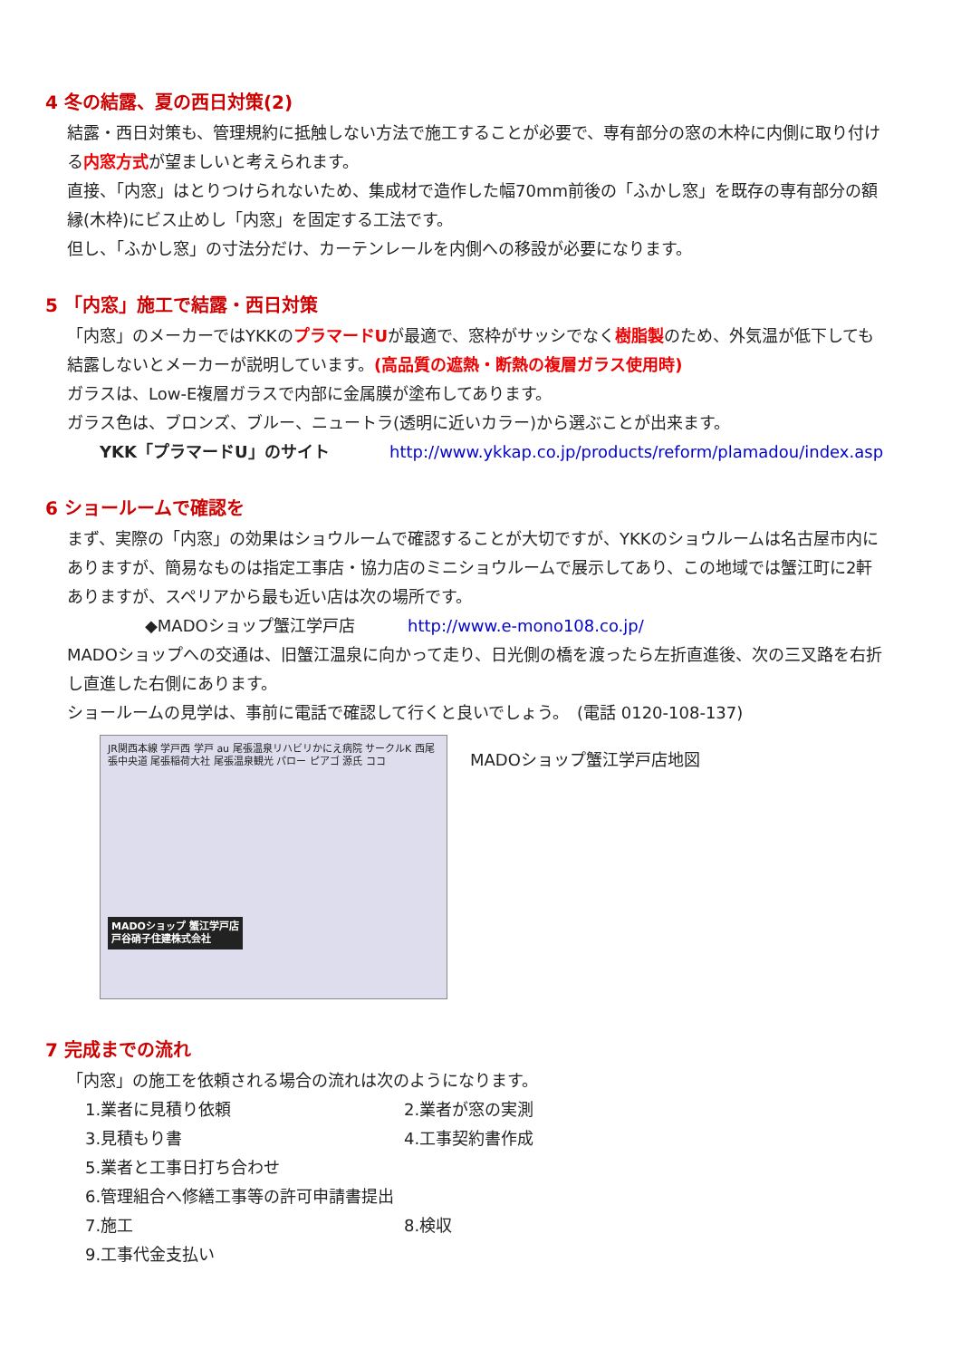4 冬の結露、夏の西日対策(2)
結露・西日対策も、管理規約に抵触しない方法で施工することが必要で、専有部分の窓の木枠に内側に取り付ける内窓方式が望ましいと考えられます。
直接、「内窓」はとりつけられないため、集成材で造作した幅70mm前後の「ふかし窓」を既存の専有部分の額縁(木枠)にビス止めし「内窓」を固定する工法です。
但し、「ふかし窓」の寸法分だけ、カーテンレールを内側への移設が必要になります。
5 「内窓」施工で結露・西日対策
「内窓」のメーカーではYKKのプラマードUが最適で、窓枠がサッシでなく樹脂製のため、外気温が低下しても結露しないとメーカーが説明しています。(高品質の遮熱・断熱の複層ガラス使用時)
ガラスは、Low-E複層ガラスで内部に金属膜が塗布してあります。
ガラス色は、ブロンズ、ブルー、ニュートラ(透明に近いカラー)から選ぶことが出来ます。
YKK「プラマードU」のサイト http://www.ykkap.co.jp/products/reform/plamadou/index.asp
6 ショールームで確認を
まず、実際の「内窓」の効果はショウルームで確認することが大切ですが、YKKのショウルームは名古屋市内にありますが、簡易なものは指定工事店・協力店のミニショウルームで展示してあり、この地域では蟹江町に2軒ありますが、スペリアから最も近い店は次の場所です。
◆MADOショップ蟹江学戸店 http://www.e-mono108.co.jp/
MADOショップへの交通は、旧蟹江温泉に向かって走り、日光側の橋を渡ったら左折直進後、次の三叉路を右折し直進した右側にあります。
ショールームの見学は、事前に電話で確認して行くと良いでしょう。　(電話 0120-108-137)
JR関西本線 学戸西 学戸 au 尾張温泉リハビリかにえ病院 サークルK 西尾張中央道 尾張稲荷大社 尾張温泉観光 パロー ピアゴ 源氏 ココ
MADOショップ 蟹江学戸店
戸谷硝子住建株式会社
MADOショップ蟹江学戸店地図
7 完成までの流れ
「内窓」の施工を依頼される場合の流れは次のようになります。
1.業者に見積り依頼 2.業者が窓の実測 3.見積もり書 4.工事契約書作成 5.業者と工事日打ち合わせ 6.管理組合へ修繕工事等の許可申請書提出 7.施工 8.検収 9.工事代金支払い